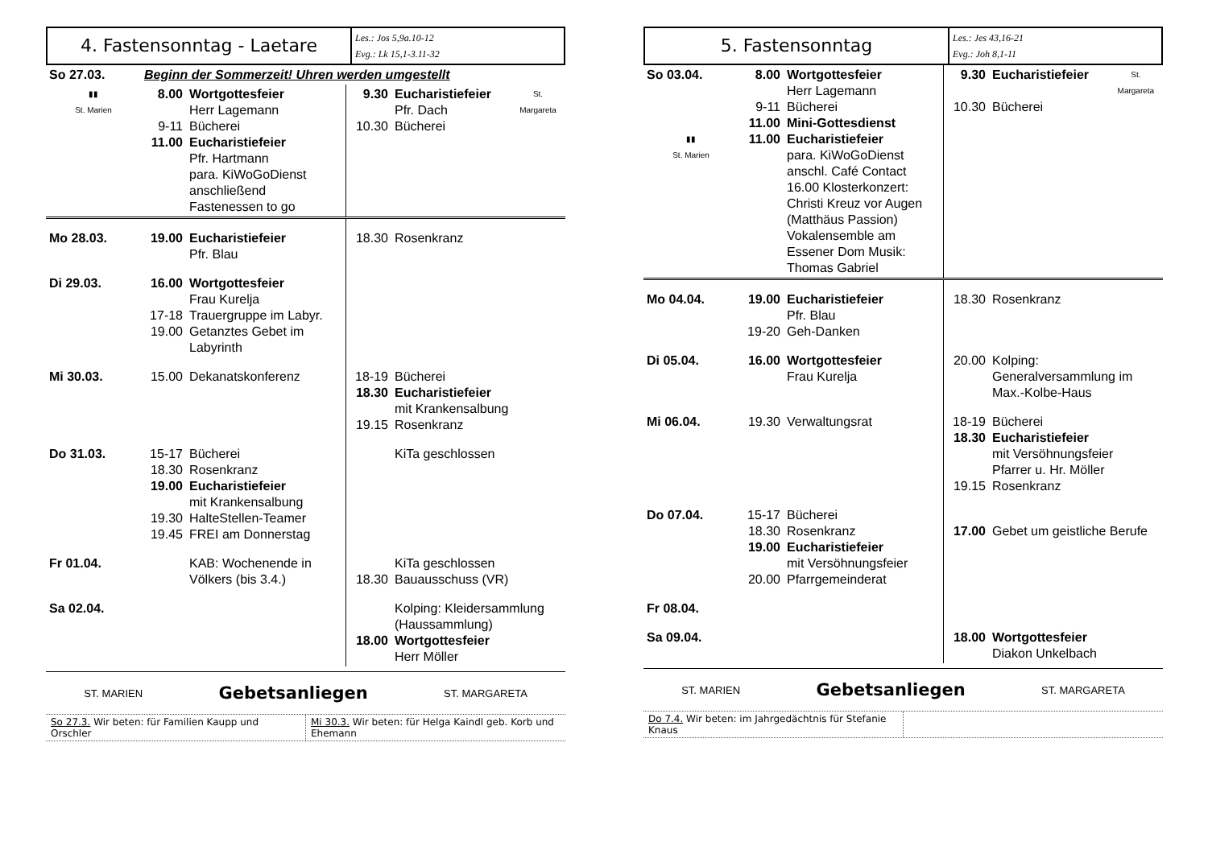| 4. Fastensonntag - Laetare | Les.: Jos 5,9a.10-12 Evg.: Lk 15,1-3.11-32 |
| So 27.03. | Beginn der Sommerzeit! Uhren werden umgestellt | | | | |
| ▮▮ St. Marien | 8.00 9-11 11.00 | Wortgottesfeier Herr Lagemann Bücherei Eucharistiefeier Pfr. Hartmann para. KiWoGoDienst anschließend Fastenessen to go | 9.30 10.30 | Eucharistiefeier Pfr. Dach Bücherei | St. Margareta |
| Mo 28.03. | 19.00 | Eucharistiefeier Pfr. Blau | 18.30 | Rosenkranz | |
| Di 29.03. | 16.00 17-18 19.00 | Wortgottesfeier Frau Kurelja Trauergruppe im Labyr. Getanztes Gebet im Labyrinth | | | |
| Mi 30.03. | 15.00 | Dekanatskonferenz | 18-19 18.30 19.15 | Bücherei Eucharistiefeier mit Krankensalbung Rosenkranz | |
| Do 31.03. | 15-17 18.30 19.00 19.30 19.45 | Bücherei Rosenkranz Eucharistiefeier mit Krankensalbung HalteStellen-Teamer FREI am Donnerstag | | KiTa geschlossen | |
| Fr 01.04. | | KAB: Wochenende in Völkers (bis 3.4.) | 18.30 | KiTa geschlossen Bauausschuss (VR) | |
| Sa 02.04. | | | 18.00 | Kolping: Kleidersammlung (Haussammlung) Wortgottesfeier Herr Möller | |
ST. MARIEN Gebetsanliegen ST. MARGARETA
So 27.3. Wir beten: für Familien Kaupp und Orschler
Mi 30.3. Wir beten: für Helga Kaindl geb. Korb und Ehemann
| 5. Fastensonntag | Les.: Jes 43,16-21 Evg.: Joh 8,1-11 |
| So 03.04. ▮▮ St. Marien | 8.00 9-11 11.00 11.00 | Wortgottesfeier Herr Lagemann Bücherei Mini-Gottesdienst Eucharistiefeier para. KiWoGoDienst anschl. Café Contact 16.00 Klosterkonzert: Christi Kreuz vor Augen (Matthäus Passion) Vokalensemble am Essener Dom Musik: Thomas Gabriel | 9.30 10.30 | Eucharistiefeier Bücherei | St. Margareta |
| Mo 04.04. | 19.00 19-20 | Eucharistiefeier Pfr. Blau Geh-Danken | 18.30 | Rosenkranz | |
| Di 05.04. | 16.00 | Wortgottesfeier Frau Kurelja | 20.00 | Kolping: Generalversammlung im Max.-Kolbe-Haus | |
| Mi 06.04. | 19.30 | Verwaltungsrat | 18-19 18.30 19.15 | Bücherei Eucharistiefeier mit Versöhnungsfeier Pfarrer u. Hr. Möller Rosenkranz | |
| Do 07.04. | 15-17 18.30 19.00 20.00 | Bücherei Rosenkranz Eucharistiefeier mit Versöhnungsfeier Pfarrgemeinderat | 17.00 | Gebet um geistliche Berufe | |
| Fr 08.04. | | | | | |
| Sa 09.04. | | | 18.00 | Wortgottesfeier Diakon Unkelbach | |
ST. MARIEN Gebetsanliegen ST. MARGARETA
Do 7.4. Wir beten: im Jahrgedächtnis für Stefanie Knaus